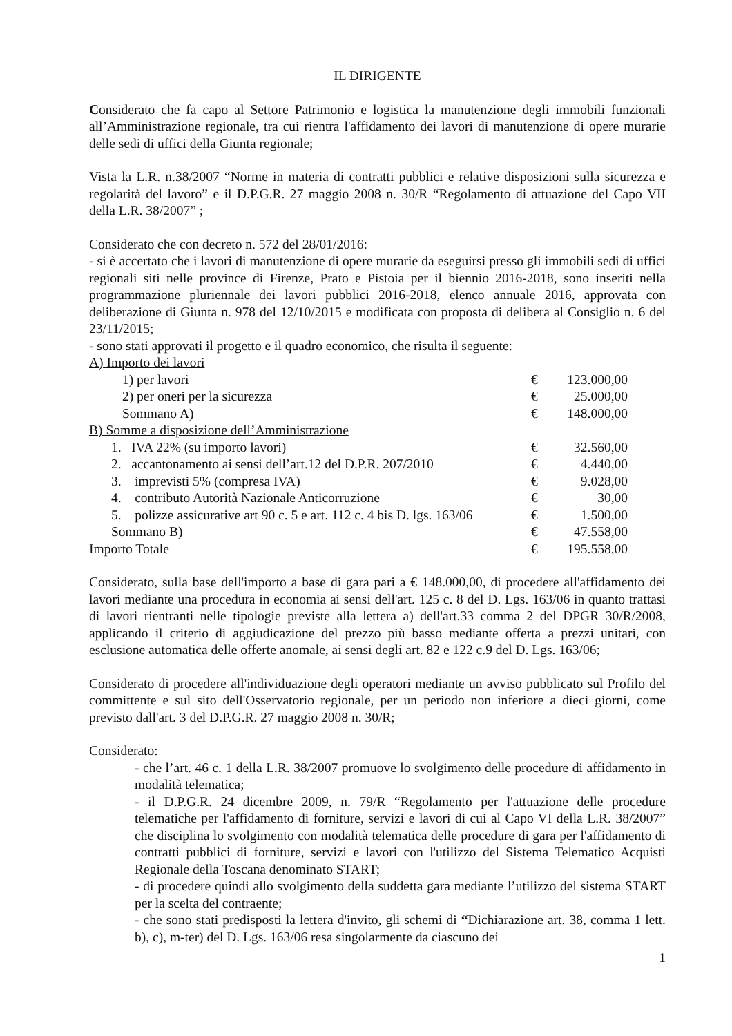IL DIRIGENTE
Considerato che fa capo al Settore Patrimonio e logistica la manutenzione degli immobili funzionali all’Amministrazione regionale, tra cui rientra l'affidamento dei lavori di manutenzione di opere murarie delle sedi di uffici della Giunta regionale;
Vista la L.R. n.38/2007 “Norme in materia di contratti pubblici e relative disposizioni sulla sicurezza e regolarità del lavoro” e il D.P.G.R. 27 maggio 2008 n. 30/R “Regolamento di attuazione del Capo VII della L.R. 38/2007” ;
Considerato che con decreto n. 572 del 28/01/2016:
- si è accertato che i lavori di manutenzione di opere murarie da eseguirsi presso gli immobili sedi di uffici regionali siti nelle province di Firenze, Prato e Pistoia per il biennio 2016-2018, sono inseriti nella programmazione pluriennale dei lavori pubblici 2016-2018, elenco annuale 2016, approvata con deliberazione di Giunta n. 978 del 12/10/2015 e modificata con proposta di delibera al Consiglio n. 6 del 23/11/2015;
- sono stati approvati il progetto e il quadro economico, che risulta il seguente:
| A) Importo dei lavori | | |
| 1) per lavori | € | 123.000,00 |
| 2) per oneri per la sicurezza | € | 25.000,00 |
| Sommano A) | € | 148.000,00 |
| B) Somme a disposizione dell’Amministrazione | | |
| 1. IVA 22% (su importo lavori) | € | 32.560,00 |
| 2. accantonamento ai sensi dell’art.12 del D.P.R. 207/2010 | € | 4.440,00 |
| 3. imprevisti 5% (compresa IVA) | € | 9.028,00 |
| 4. contributo Autorità Nazionale Anticorruzione | € | 30,00 |
| 5. polizze assicurative art 90 c. 5 e art. 112 c. 4 bis D. lgs. 163/06 | € | 1.500,00 |
| Sommano B) | € | 47.558,00 |
| Importo Totale | € | 195.558,00 |
Considerato, sulla base dell'importo a base di gara pari a € 148.000,00, di procedere all'affidamento dei lavori mediante una procedura in economia ai sensi dell'art. 125 c. 8 del D. Lgs. 163/06 in quanto trattasi di lavori rientranti nelle tipologie previste alla lettera a) dell'art.33 comma 2 del DPGR 30/R/2008, applicando il criterio di aggiudicazione del prezzo più basso mediante offerta a prezzi unitari, con esclusione automatica delle offerte anomale, ai sensi degli art. 82 e 122 c.9 del D. Lgs. 163/06;
Considerato di procedere all'individuazione degli operatori mediante un avviso pubblicato sul Profilo del committente e sul sito dell'Osservatorio regionale, per un periodo non inferiore a dieci giorni, come previsto dall'art. 3 del D.P.G.R. 27 maggio 2008 n. 30/R;
Considerato:
- che l’art. 46 c. 1 della L.R. 38/2007 promuove lo svolgimento delle procedure di affidamento in modalità telematica;
- il D.P.G.R. 24 dicembre 2009, n. 79/R “Regolamento per l'attuazione delle procedure telematiche per l'affidamento di forniture, servizi e lavori di cui al Capo VI della L.R. 38/2007” che disciplina lo svolgimento con modalità telematica delle procedure di gara per l'affidamento di contratti pubblici di forniture, servizi e lavori con l'utilizzo del Sistema Telematico Acquisti Regionale della Toscana denominato START;
- di procedere quindi allo svolgimento della suddetta gara mediante l’utilizzo del sistema START per la scelta del contraente;
- che sono stati predisposti la lettera d'invito, gli schemi di “Dichiarazione art. 38, comma 1 lett. b), c), m-ter) del D. Lgs. 163/06 resa singolarmente da ciascuno dei
1